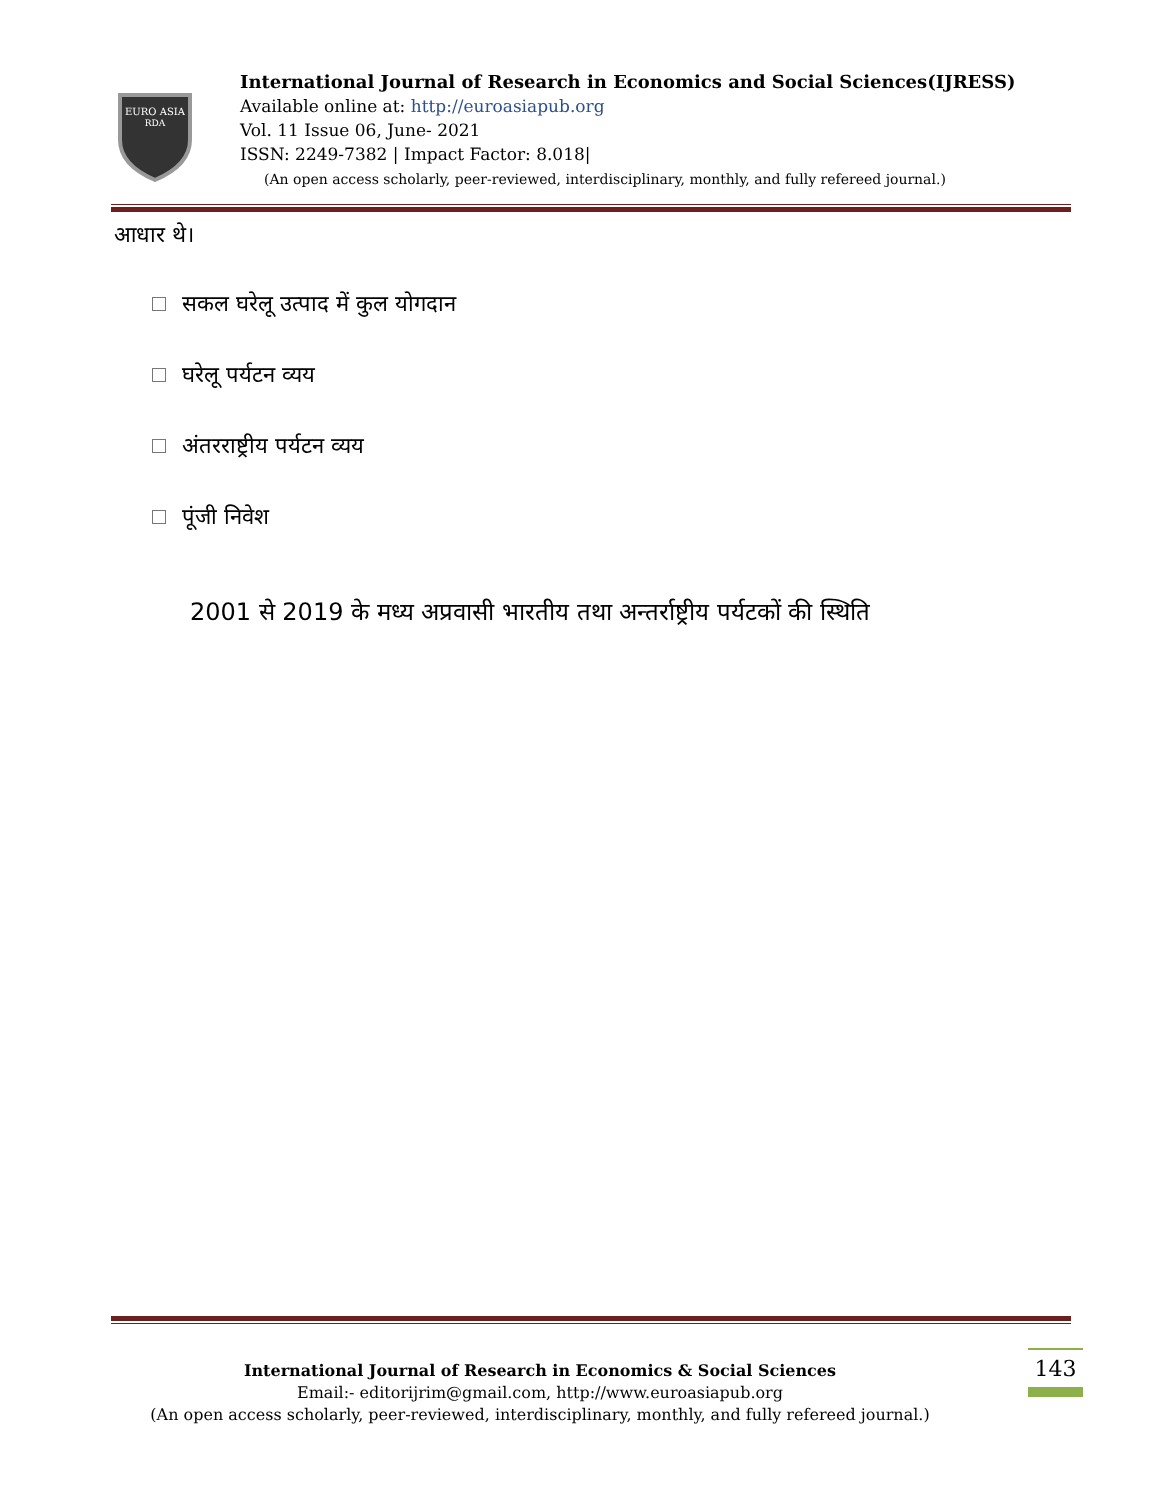EURO ASIA
RDA
International Journal of Research in Economics and Social Sciences(IJRESS)
Available online at: http://euroasiapub.org
Vol. 11 Issue 06, June- 2021
ISSN: 2249-7382 | Impact Factor: 8.018|
(An open access scholarly, peer-reviewed, interdisciplinary, monthly, and fully refereed journal.)
आधार थे।
सकल घरेलू उत्पाद में कुल योगदान
घरेलू पर्यटन व्यय
अंतरराष्ट्रीय पर्यटन व्यय
पूंजी निवेश
2001 से 2019 के मध्य अप्रवासी भारतीय तथा अन्तर्राष्ट्रीय पर्यटकों की स्थिति
International Journal of Research in Economics & Social Sciences
Email:- editorijrim@gmail.com, http://www.euroasiapub.org
(An open access scholarly, peer-reviewed, interdisciplinary, monthly, and fully refereed journal.)
143